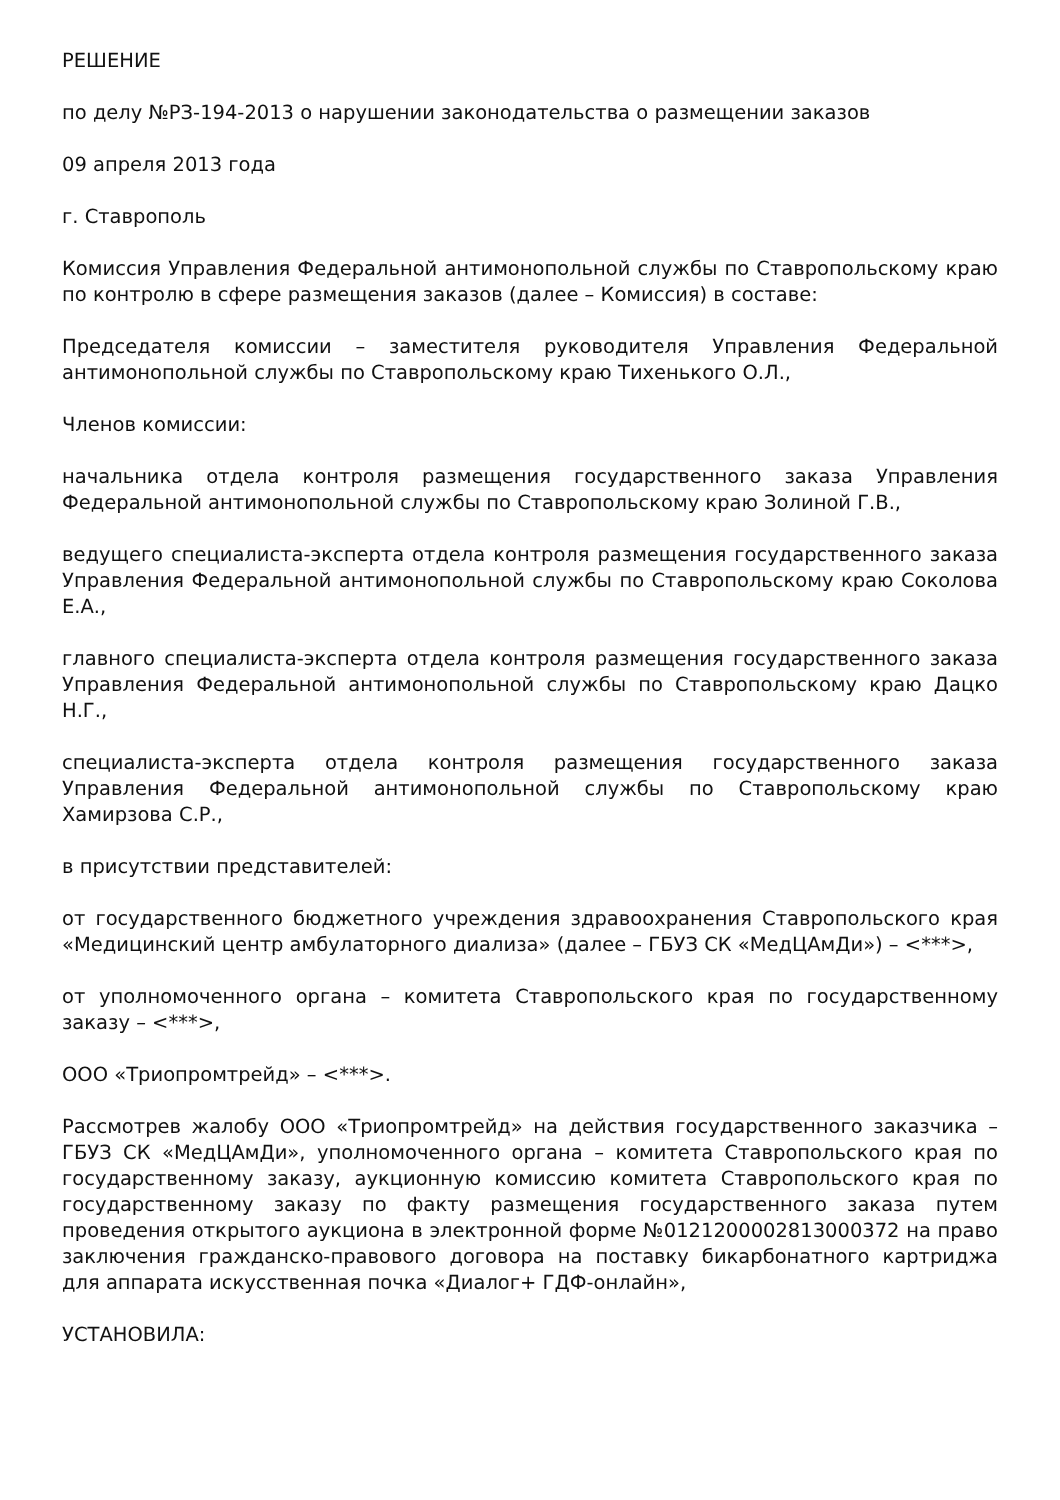РЕШЕНИЕ
по делу №РЗ-194-2013 о нарушении законодательства о размещении заказов
09 апреля 2013 года
г. Ставрополь
Комиссия Управления Федеральной антимонопольной службы по Ставропольскому краю по контролю в сфере размещения заказов (далее – Комиссия) в составе:
Председателя комиссии – заместителя руководителя Управления Федеральной антимонопольной службы по Ставропольскому краю Тихенького О.Л.,
Членов комиссии:
начальника отдела контроля размещения государственного заказа Управления Федеральной антимонопольной службы по Ставропольскому краю Золиной Г.В.,
ведущего специалиста-эксперта отдела контроля размещения государственного заказа Управления Федеральной антимонопольной службы по Ставропольскому краю Соколова Е.А.,
главного специалиста-эксперта отдела контроля размещения государственного заказа Управления Федеральной антимонопольной службы по Ставропольскому краю Дацко Н.Г.,
специалиста-эксперта отдела контроля размещения государственного заказа Управления Федеральной антимонопольной службы по Ставропольскому краю Хамирзова С.Р.,
в присутствии представителей:
от государственного бюджетного учреждения здравоохранения Ставропольского края «Медицинский центр амбулаторного диализа» (далее – ГБУЗ СК «МедЦАмДи») – <***>,
от уполномоченного органа – комитета Ставропольского края по государственному заказу – <***>,
ООО «Триопромтрейд» – <***>.
Рассмотрев жалобу ООО «Триопромтрейд» на действия государственного заказчика – ГБУЗ СК «МедЦАмДи», уполномоченного органа – комитета Ставропольского края по государственному заказу, аукционную комиссию комитета Ставропольского края по государственному заказу по факту размещения государственного заказа путем проведения открытого аукциона в электронной форме №0121200002813000372 на право заключения гражданско-правового договора на поставку бикарбонатного картриджа для аппарата искусственная почка «Диалог+ ГДФ-онлайн»,
УСТАНОВИЛА: